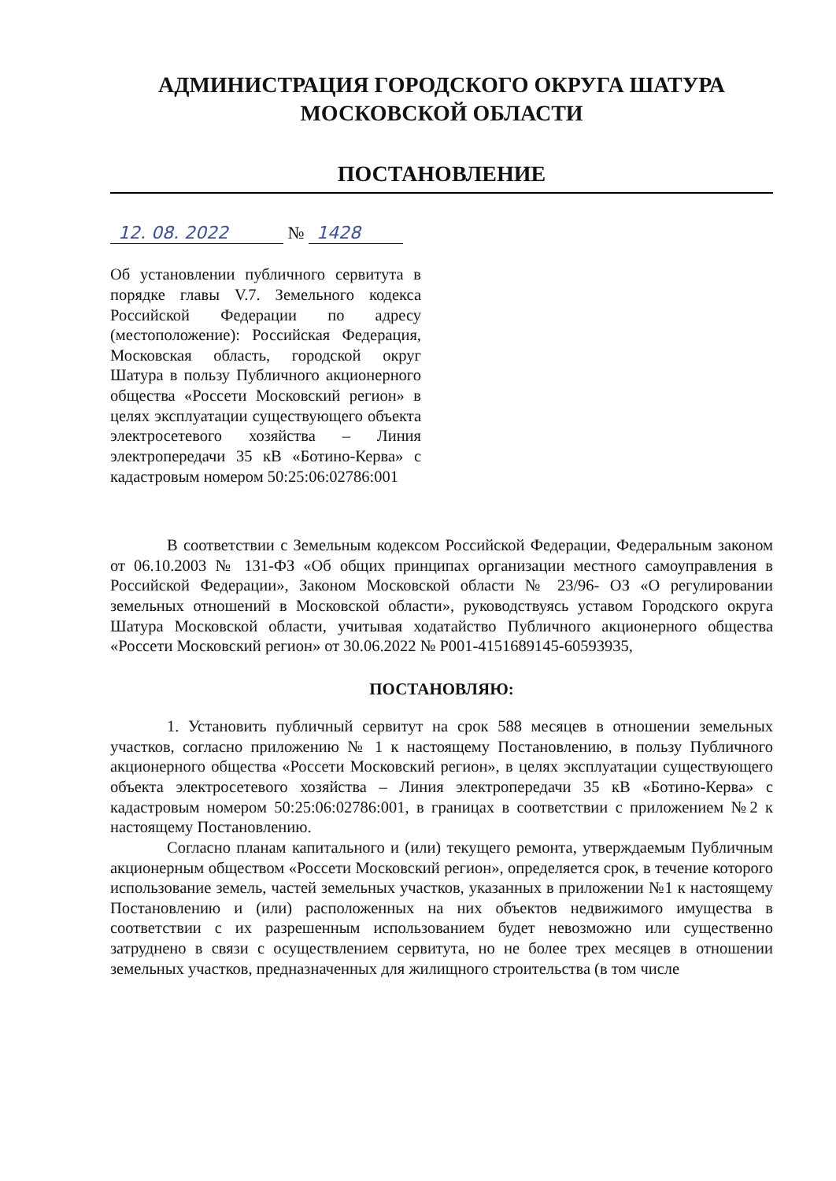АДМИНИСТРАЦИЯ ГОРОДСКОГО ОКРУГА ШАТУРА
МОСКОВСКОЙ ОБЛАСТИ
ПОСТАНОВЛЕНИЕ
12. 08. 2022 № 1428
Об установлении публичного сервитута в порядке главы V.7. Земельного кодекса Российской Федерации по адресу (местоположение): Российская Федерация, Московская область, городской округ Шатура в пользу Публичного акционерного общества «Россети Московский регион» в целях эксплуатации существующего объекта электросетевого хозяйства – Линия электропередачи 35 кВ «Ботино-Керва» с кадастровым номером 50:25:06:02786:001
В соответствии с Земельным кодексом Российской Федерации, Федеральным законом от 06.10.2003 № 131-ФЗ «Об общих принципах организации местного самоуправления в Российской Федерации», Законом Московской области № 23/96- ОЗ «О регулировании земельных отношений в Московской области», руководствуясь уставом Городского округа Шатура Московской области, учитывая ходатайство Публичного акционерного общества «Россети Московский регион» от 30.06.2022 № Р001-4151689145-60593935,
ПОСТАНОВЛЯЮ:
1. Установить публичный сервитут на срок 588 месяцев в отношении земельных участков, согласно приложению № 1 к настоящему Постановлению, в пользу Публичного акционерного общества «Россети Московский регион», в целях эксплуатации существующего объекта электросетевого хозяйства – Линия электропередачи 35 кВ «Ботино-Керва» с кадастровым номером 50:25:06:02786:001, в границах в соответствии с приложением №2 к настоящему Постановлению.
Согласно планам капитального и (или) текущего ремонта, утверждаемым Публичным акционерным обществом «Россети Московский регион», определяется срок, в течение которого использование земель, частей земельных участков, указанных в приложении №1 к настоящему Постановлению и (или) расположенных на них объектов недвижимого имущества в соответствии с их разрешенным использованием будет невозможно или существенно затруднено в связи с осуществлением сервитута, но не более трех месяцев в отношении земельных участков, предназначенных для жилищного строительства (в том числе